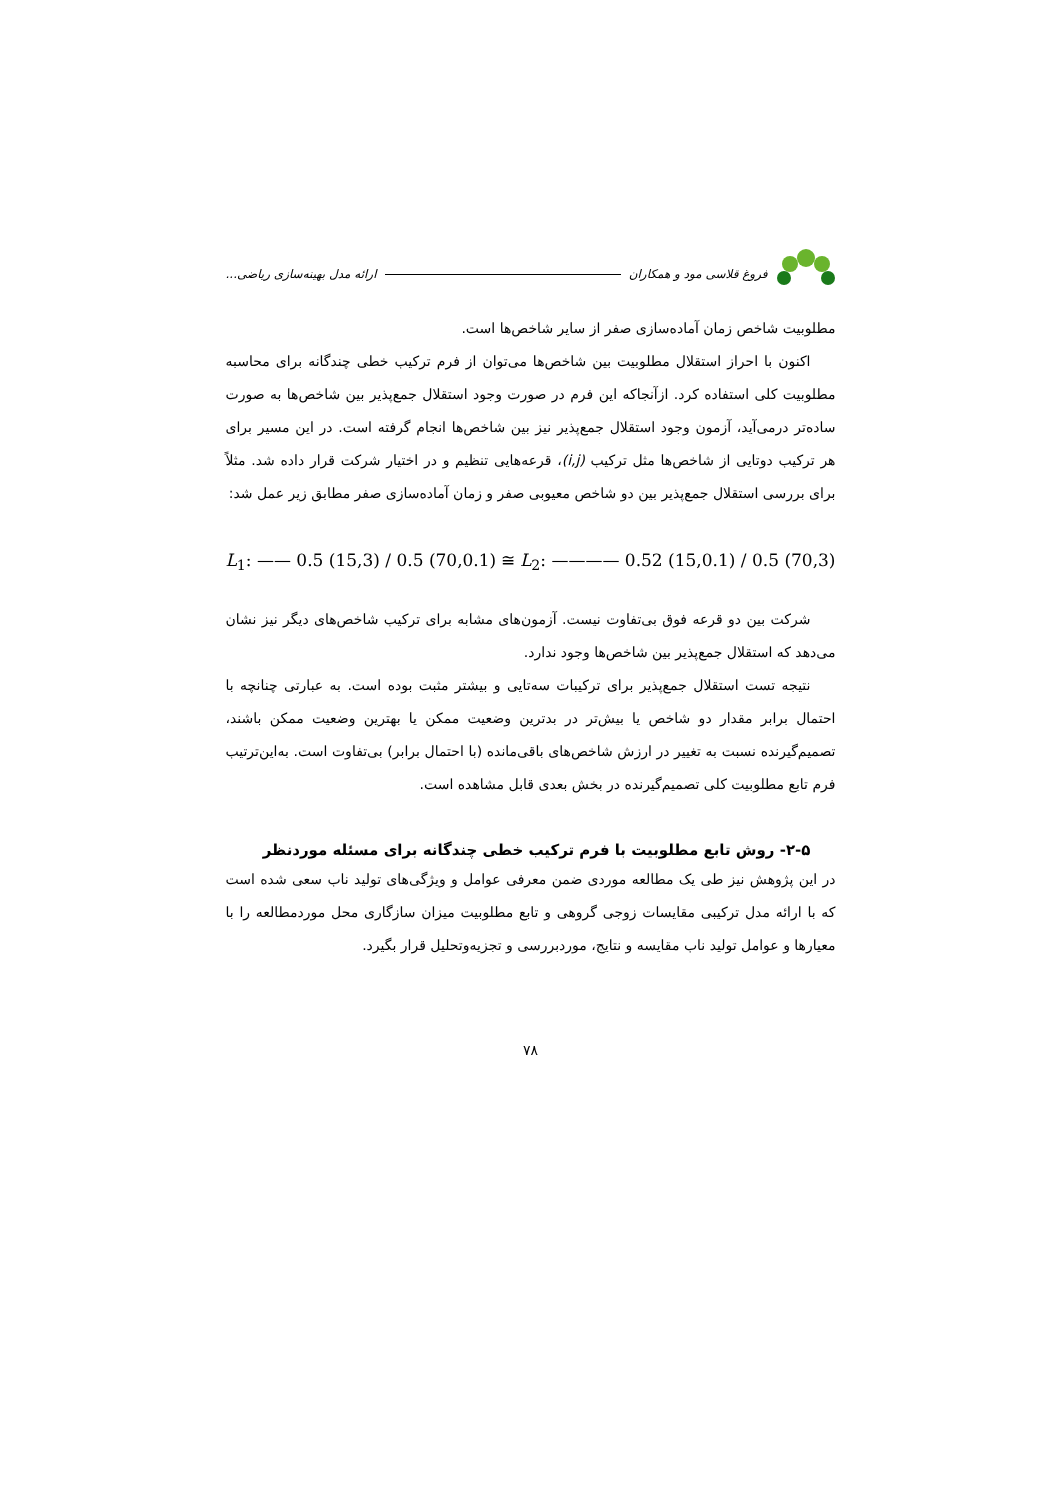فروغ قلاسی مود و همکاران ارائه مدل بهینه‌سازی ریاضی...
مطلوبیت شاخص زمان آماده‌سازی صفر از سایر شاخص‌ها است.
اکنون با احراز استقلال مطلوبیت بین شاخص‌ها می‌توان از فرم ترکیب خطی چندگانه برای محاسبه مطلوبیت کلی استفاده کرد. ازآنجاکه این فرم در صورت وجود استقلال جمع‌پذیر بین شاخص‌ها به صورت ساده‌تر درمی‌آید، آزمون وجود استقلال جمع‌پذیر نیز بین شاخص‌ها انجام گرفته است. در این مسیر برای هر ترکیب دوتایی از شاخص‌ها مثل ترکیب (i,j)، قرعه‌هایی تنظیم و در اختیار شرکت قرار داده شد. مثلاً برای بررسی استقلال جمع‌پذیر بین دو شاخص معیوبی صفر و زمان آماده‌سازی صفر مطابق زیر عمل شد:
L<sub>1</sub>: —— 0.5 (15,3) / 0.5 (70,0.1) ≅ L<sub>2</sub>: ———— 0.52 (15,0.1) / 0.5 (70,3)
شرکت بین دو قرعه فوق بی‌تفاوت نیست. آزمون‌های مشابه برای ترکیب شاخص‌های دیگر نیز نشان می‌دهد که استقلال جمع‌پذیر بین شاخص‌ها وجود ندارد.
نتیجه تست استقلال جمع‌پذیر برای ترکیبات سه‌تایی و بیشتر مثبت بوده است. به عبارتی چنانچه با احتمال برابر مقدار دو شاخص یا بیش‌تر در بدترین وضعیت ممکن یا بهترین وضعیت ممکن باشند، تصمیم‌گیرنده نسبت به تغییر در ارزش شاخص‌های باقی‌مانده (با احتمال برابر) بی‌تفاوت است. به‌این‌ترتیب فرم تابع مطلوبیت کلی تصمیم‌گیرنده در بخش بعدی قابل مشاهده است.
۲-۵- روش تابع مطلوبیت با فرم ترکیب خطی چندگانه برای مسئله موردنظر
در این پژوهش نیز طی یک مطالعه موردی ضمن معرفی عوامل و ویژگی‌های تولید ناب سعی شده است که با ارائه مدل ترکیبی مقایسات زوجی گروهی و تابع مطلوبیت میزان سازگاری محل موردمطالعه را با معیارها و عوامل تولید ناب مقایسه و نتایج، موردبررسی و تجزیه‌وتحلیل قرار بگیرد.
۷۸